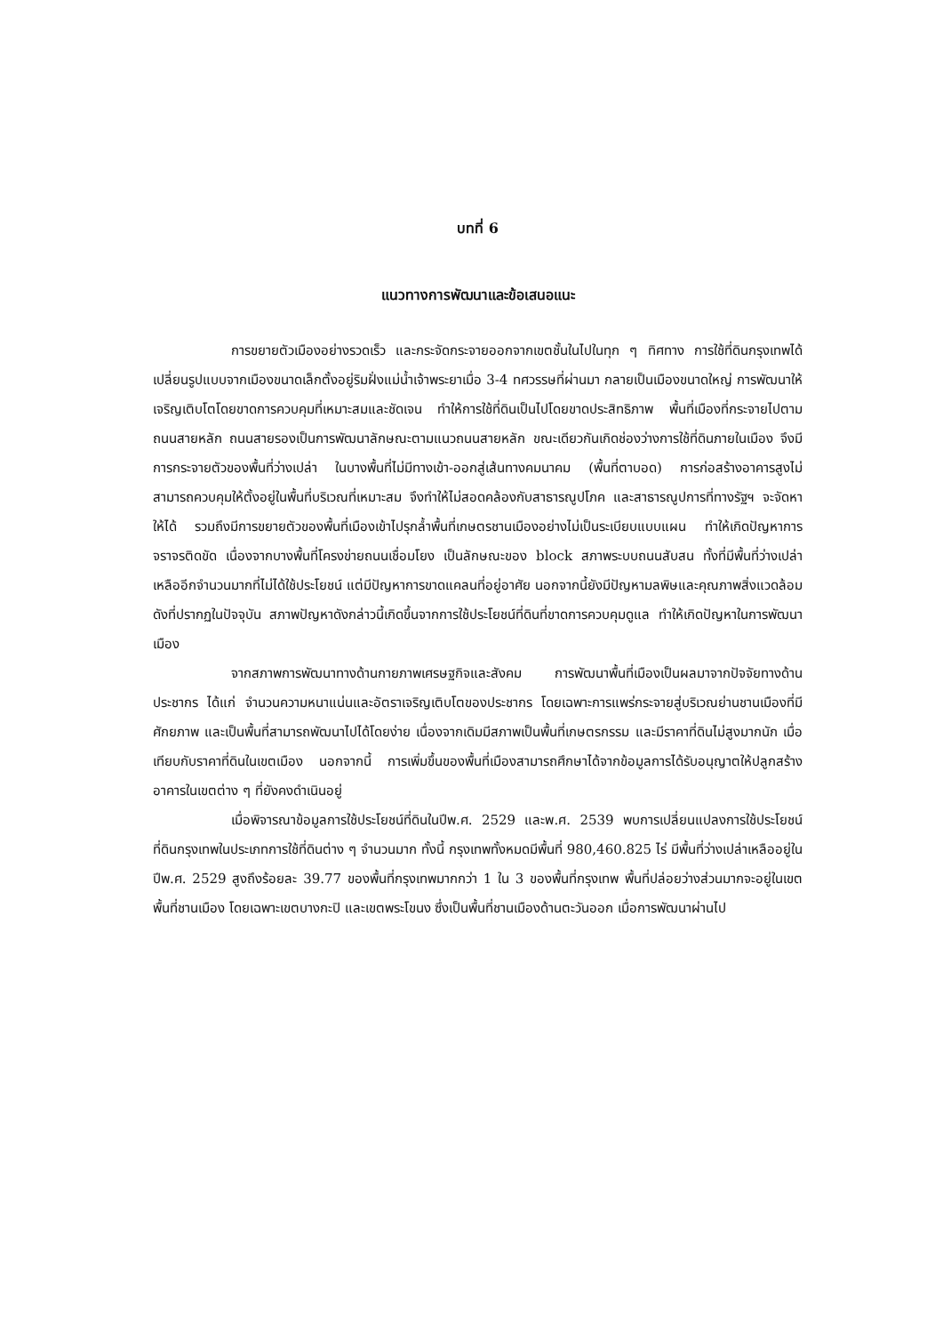บทที่ 6
แนวทางการพัฒนาและข้อเสนอแนะ
การขยายตัวเมืองอย่างรวดเร็ว และกระจัดกระจายออกจากเขตชั้นในไปในทุก ๆ ทิศทาง การใช้ที่ดินกรุงเทพได้เปลี่ยนรูปแบบจากเมืองขนาดเล็กตั้งอยู่ริมฝั่งแม่น้ำเจ้าพระยาเมื่อ 3-4 ทศวรรษที่ผ่านมา กลายเป็นเมืองขนาดใหญ่ การพัฒนาให้เจริญเติบโตโดยขาดการควบคุมที่เหมาะสมและชัดเจน ทำให้การใช้ที่ดินเป็นไปโดยขาดประสิทธิภาพ พื้นที่เมืองที่กระจายไปตามถนนสายหลัก ถนนสายรองเป็นการพัฒนาลักษณะตามแนวถนนสายหลัก ขณะเดียวกันเกิดช่องว่างการใช้ที่ดินภายในเมือง จึงมีการกระจายตัวของพื้นที่ว่างเปล่า ในบางพื้นที่ไม่มีทางเข้า-ออกสู่เส้นทางคมนาคม (พื้นที่ตาบอด) การก่อสร้างอาคารสูงไม่สามารถควบคุมให้ตั้งอยู่ในพื้นที่บริเวณที่เหมาะสม จึงทำให้ไม่สอดคล้องกับสาธารณูปโภค และสาธารณูปการที่ทางรัฐฯ จะจัดหาให้ได้ รวมถึงมีการขยายตัวของพื้นที่เมืองเข้าไปรุกล้ำพื้นที่เกษตรชานเมืองอย่างไม่เป็นระเบียบแบบแผน ทำให้เกิดปัญหาการจราจรติดขัด เนื่องจากบางพื้นที่โครงข่ายถนนเชื่อมโยง เป็นลักษณะของ block สภาพระบบถนนสับสน ทั้งที่มีพื้นที่ว่างเปล่าเหลืออีกจำนวนมากที่ไม่ได้ใช้ประโยชน์ แต่มีปัญหาการขาดแคลนที่อยู่อาศัย นอกจากนี้ยังมีปัญหามลพิษและคุณภาพสิ่งแวดล้อมดังที่ปรากฏในปัจจุบัน สภาพปัญหาดังกล่าวนี้เกิดขึ้นจากการใช้ประโยชน์ที่ดินที่ขาดการควบคุมดูแล ทำให้เกิดปัญหาในการพัฒนาเมือง
จากสภาพการพัฒนาทางด้านกายภาพเศรษฐกิจและสังคม การพัฒนาพื้นที่เมืองเป็นผลมาจากปัจจัยทางด้านประชากร ได้แก่ จำนวนความหนาแน่นและอัตราเจริญเติบโตของประชากร โดยเฉพาะการแพร่กระจายสู่บริเวณย่านชานเมืองที่มีศักยภาพ และเป็นพื้นที่สามารถพัฒนาไปได้โดยง่าย เนื่องจากเดิมมีสภาพเป็นพื้นที่เกษตรกรรม และมีราคาที่ดินไม่สูงมากนัก เมื่อเทียบกับราคาที่ดินในเขตเมือง นอกจากนี้ การเพิ่มขึ้นของพื้นที่เมืองสามารถศึกษาได้จากข้อมูลการได้รับอนุญาตให้ปลูกสร้างอาคารในเขตต่าง ๆ ที่ยังคงดำเนินอยู่
เมื่อพิจารณาข้อมูลการใช้ประโยชน์ที่ดินในปีพ.ศ. 2529 และพ.ศ. 2539 พบการเปลี่ยนแปลงการใช้ประโยชน์ที่ดินกรุงเทพในประเภทการใช้ที่ดินต่าง ๆ จำนวนมาก ทั้งนี้ กรุงเทพทั้งหมดมีพื้นที่ 980,460.825 ไร่ มีพื้นที่ว่างเปล่าเหลืออยู่ในปีพ.ศ. 2529 สูงถึงร้อยละ 39.77 ของพื้นที่กรุงเทพมากกว่า 1 ใน 3 ของพื้นที่กรุงเทพ พื้นที่ปล่อยว่างส่วนมากจะอยู่ในเขตพื้นที่ชานเมือง โดยเฉพาะเขตบางกะปิ และเขตพระโขนง ซึ่งเป็นพื้นที่ชานเมืองด้านตะวันออก เมื่อการพัฒนาผ่านไป